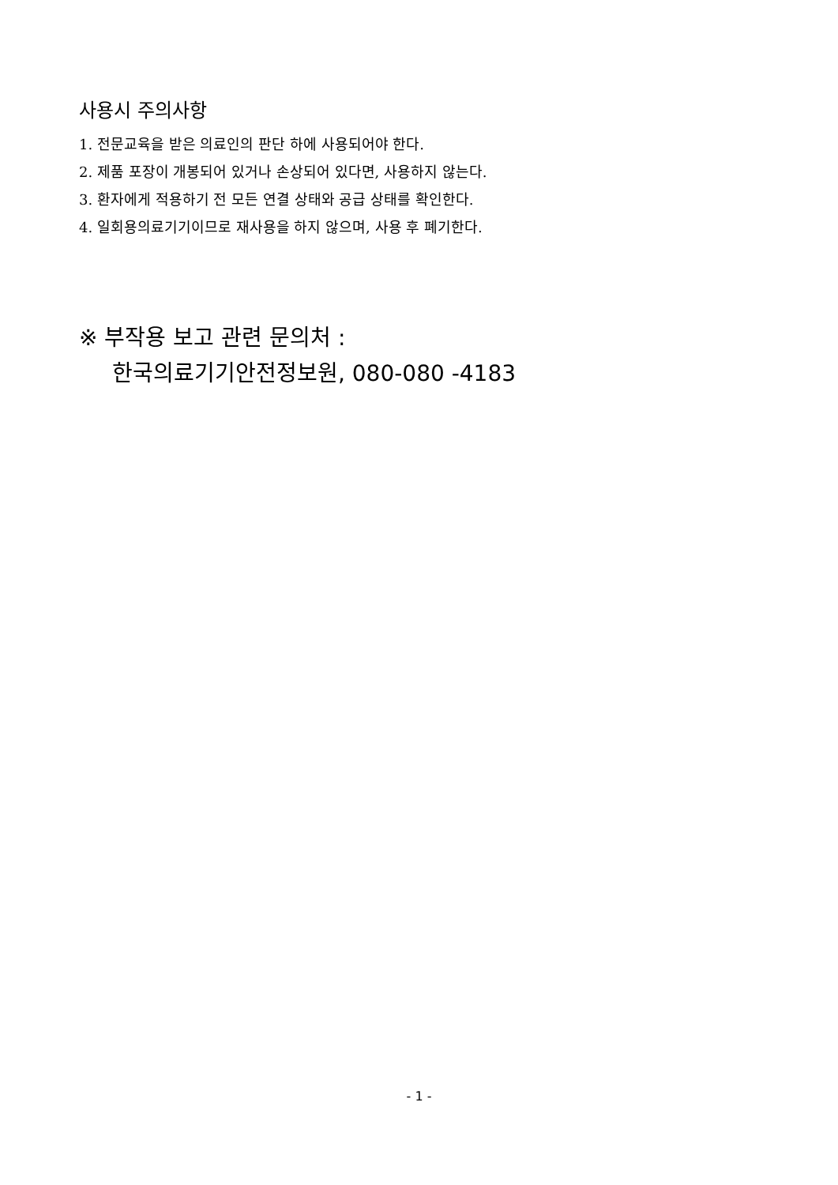사용시 주의사항
1. 전문교육을 받은 의료인의 판단 하에 사용되어야 한다.
2. 제품 포장이 개봉되어 있거나 손상되어 있다면, 사용하지 않는다.
3. 환자에게 적용하기 전 모든 연결 상태와 공급 상태를 확인한다.
4. 일회용의료기기이므로 재사용을 하지 않으며, 사용 후 폐기한다.
※ 부작용 보고 관련 문의처 :
한국의료기기안전정보원, 080-080 -4183
- 1 -